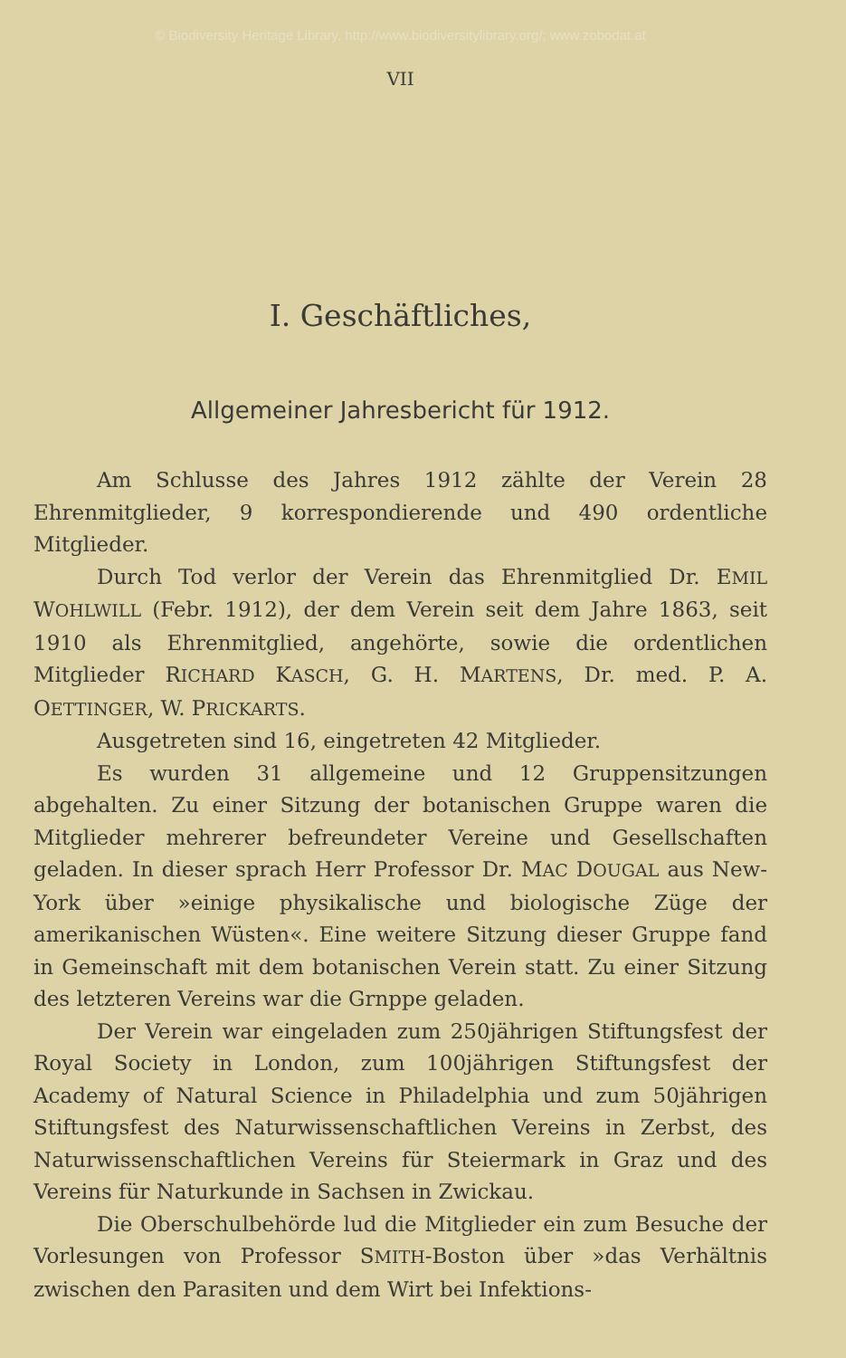© Biodiversity Heritage Library, http://www.biodiversitylibrary.org/; www.zobodat.at
VII
I. Geschäftliches,
Allgemeiner Jahresbericht für 1912.
Am Schlusse des Jahres 1912 zählte der Verein 28 Ehrenmitglieder, 9 korrespondierende und 490 ordentliche Mitglieder.
Durch Tod verlor der Verein das Ehrenmitglied Dr. EMIL WOHLWILL (Febr. 1912), der dem Verein seit dem Jahre 1863, seit 1910 als Ehrenmitglied, angehörte, sowie die ordentlichen Mitglieder RICHARD KASCH, G. H. MARTENS, Dr. med. P. A. OETTINGER, W. PRICKARTS.
Ausgetreten sind 16, eingetreten 42 Mitglieder.
Es wurden 31 allgemeine und 12 Gruppensitzungen abgehalten. Zu einer Sitzung der botanischen Gruppe waren die Mitglieder mehrerer befreundeter Vereine und Gesellschaften geladen. In dieser sprach Herr Professor Dr. MAC DOUGAL aus New-York über »einige physikalische und biologische Züge der amerikanischen Wüsten«. Eine weitere Sitzung dieser Gruppe fand in Gemeinschaft mit dem botanischen Verein statt. Zu einer Sitzung des letzteren Vereins war die Grnppe geladen.
Der Verein war eingeladen zum 250jährigen Stiftungsfest der Royal Society in London, zum 100jährigen Stiftungsfest der Academy of Natural Science in Philadelphia und zum 50jährigen Stiftungsfest des Naturwissenschaftlichen Vereins in Zerbst, des Naturwissenschaftlichen Vereins für Steiermark in Graz und des Vereins für Naturkunde in Sachsen in Zwickau.
Die Oberschulbehörde lud die Mitglieder ein zum Besuche der Vorlesungen von Professor SMITH-Boston über »das Verhältnis zwischen den Parasiten und dem Wirt bei Infektions-